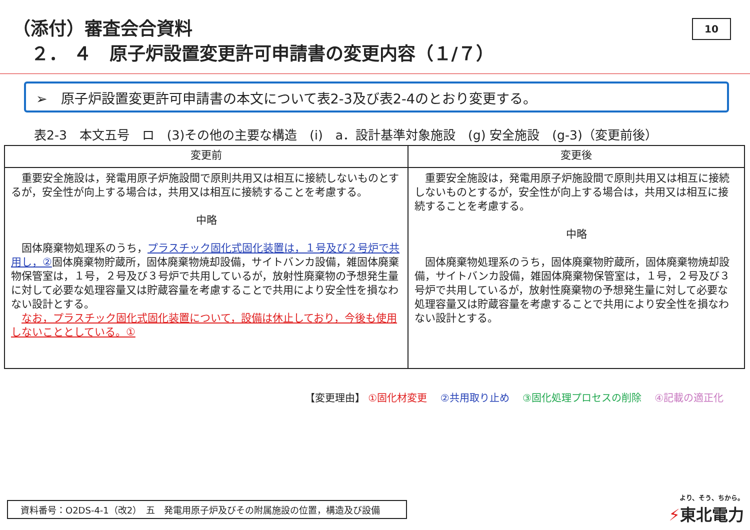（添付）審査会合資料
２． ４　原子炉設置変更許可申請書の変更内容（１/７）
10
➢　原子炉設置変更許可申請書の本文について表2-3及び表2-4のとおり変更する。
表2-3　本文五号　ロ　(3)その他の主要な構造　(i)　a．設計基準対象施設　(g) 安全施設　(g-3)（変更前後）
| 変更前 | 変更後 |
| --- | --- |
| 重要安全施設は，発電用原子炉施設間で原則共用又は相互に接続しないものとするが，安全性が向上する場合は，共用又は相互に接続することを考慮する。 中略 固体廃棄物処理系のうち， プラスチック固化式固化装置は，１号及び２号炉で共用し，② 固体廃棄物貯蔵所，固体廃棄物焼却設備，サイトバンカ設備，雑固体廃棄物保管室は，１号，２号及び３号炉で共用しているが，放射性廃棄物の予想発生量に対して必要な処理容量又は貯蔵容量を考慮することで共用により安全性を損なわない設計とする。 なお，プラスチック固化式固化装置について，設備は休止しており，今後も使用しないこととしている。① | 重要安全施設は，発電用原子炉施設間で原則共用又は相互に接続しないものとするが，安全性が向上する場合は，共用又は相互に接続することを考慮する。 中略 固体廃棄物処理系のうち，固体廃棄物貯蔵所，固体廃棄物焼却設備，サイトバンカ設備，雑固体廃棄物保管室は，１号，２号及び３号炉で共用しているが，放射性廃棄物の予想発生量に対して必要な処理容量又は貯蔵容量を考慮することで共用により安全性を損なわない設計とする。 |
【変更理由】 ①固化材変更　 ②共用取り止め　 ③固化処理プロセスの削除　 ④記載の適正化
資料番号：O2DS-4-1（改2）　五　発電用原子炉及びその附属施設の位置，構造及び設備 より、そう、ちから。
⚡東北電力